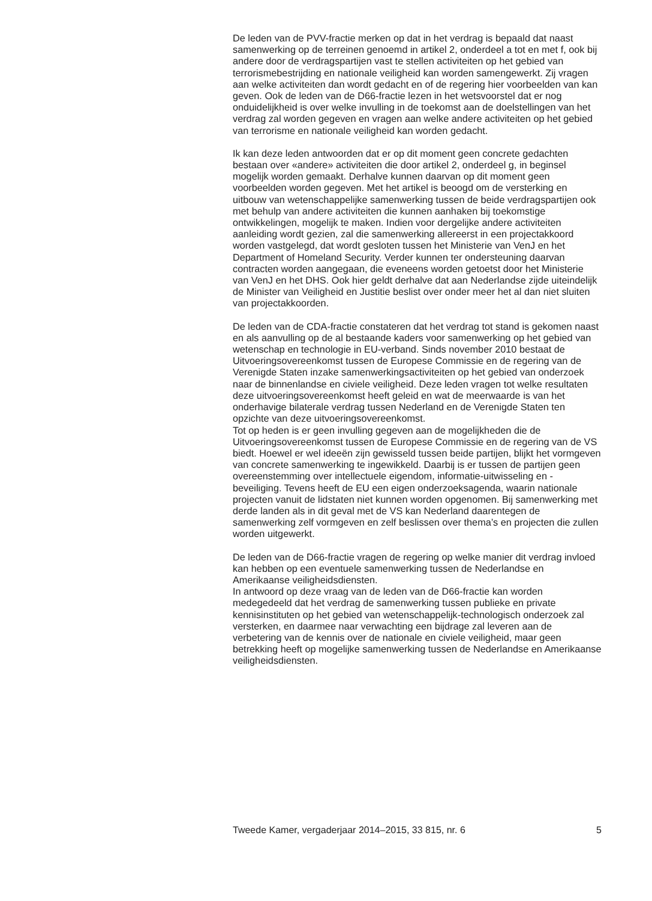De leden van de PVV-fractie merken op dat in het verdrag is bepaald dat naast samenwerking op de terreinen genoemd in artikel 2, onderdeel a tot en met f, ook bij andere door de verdragspartijen vast te stellen activiteiten op het gebied van terrorismebestrijding en nationale veiligheid kan worden samengewerkt. Zij vragen aan welke activiteiten dan wordt gedacht en of de regering hier voorbeelden van kan geven. Ook de leden van de D66-fractie lezen in het wetsvoorstel dat er nog onduidelijkheid is over welke invulling in de toekomst aan de doelstellingen van het verdrag zal worden gegeven en vragen aan welke andere activiteiten op het gebied van terrorisme en nationale veiligheid kan worden gedacht.
Ik kan deze leden antwoorden dat er op dit moment geen concrete gedachten bestaan over «andere» activiteiten die door artikel 2, onderdeel g, in beginsel mogelijk worden gemaakt. Derhalve kunnen daarvan op dit moment geen voorbeelden worden gegeven. Met het artikel is beoogd om de versterking en uitbouw van wetenschappelijke samenwerking tussen de beide verdragspartijen ook met behulp van andere activiteiten die kunnen aanhaken bij toekomstige ontwikkelingen, mogelijk te maken. Indien voor dergelijke andere activiteiten aanleiding wordt gezien, zal die samenwerking allereerst in een projectakkoord worden vastgelegd, dat wordt gesloten tussen het Ministerie van VenJ en het Department of Homeland Security. Verder kunnen ter ondersteuning daarvan contracten worden aangegaan, die eveneens worden getoetst door het Ministerie van VenJ en het DHS. Ook hier geldt derhalve dat aan Nederlandse zijde uiteindelijk de Minister van Veiligheid en Justitie beslist over onder meer het al dan niet sluiten van projectakkoorden.
De leden van de CDA-fractie constateren dat het verdrag tot stand is gekomen naast en als aanvulling op de al bestaande kaders voor samenwerking op het gebied van wetenschap en technologie in EU-verband. Sinds november 2010 bestaat de Uitvoeringsovereenkomst tussen de Europese Commissie en de regering van de Verenigde Staten inzake samenwerkingsactiviteiten op het gebied van onderzoek naar de binnenlandse en civiele veiligheid. Deze leden vragen tot welke resultaten deze uitvoeringsovereenkomst heeft geleid en wat de meerwaarde is van het onderhavige bilaterale verdrag tussen Nederland en de Verenigde Staten ten opzichte van deze uitvoeringsovereenkomst.
Tot op heden is er geen invulling gegeven aan de mogelijkheden die de Uitvoeringsovereenkomst tussen de Europese Commissie en de regering van de VS biedt. Hoewel er wel ideeën zijn gewisseld tussen beide partijen, blijkt het vormgeven van concrete samenwerking te ingewikkeld. Daarbij is er tussen de partijen geen overeenstemming over intellectuele eigendom, informatie-uitwisseling en -beveiliging. Tevens heeft de EU een eigen onderzoeksagenda, waarin nationale projecten vanuit de lidstaten niet kunnen worden opgenomen. Bij samenwerking met derde landen als in dit geval met de VS kan Nederland daarentegen de samenwerking zelf vormgeven en zelf beslissen over thema’s en projecten die zullen worden uitgewerkt.
De leden van de D66-fractie vragen de regering op welke manier dit verdrag invloed kan hebben op een eventuele samenwerking tussen de Nederlandse en Amerikaanse veiligheidsdiensten.
In antwoord op deze vraag van de leden van de D66-fractie kan worden medegedeeld dat het verdrag de samenwerking tussen publieke en private kennisinstituten op het gebied van wetenschappelijk-technologisch onderzoek zal versterken, en daarmee naar verwachting een bijdrage zal leveren aan de verbetering van de kennis over de nationale en civiele veiligheid, maar geen betrekking heeft op mogelijke samenwerking tussen de Nederlandse en Amerikaanse veiligheidsdiensten.
Tweede Kamer, vergaderjaar 2014–2015, 33 815, nr. 6 5